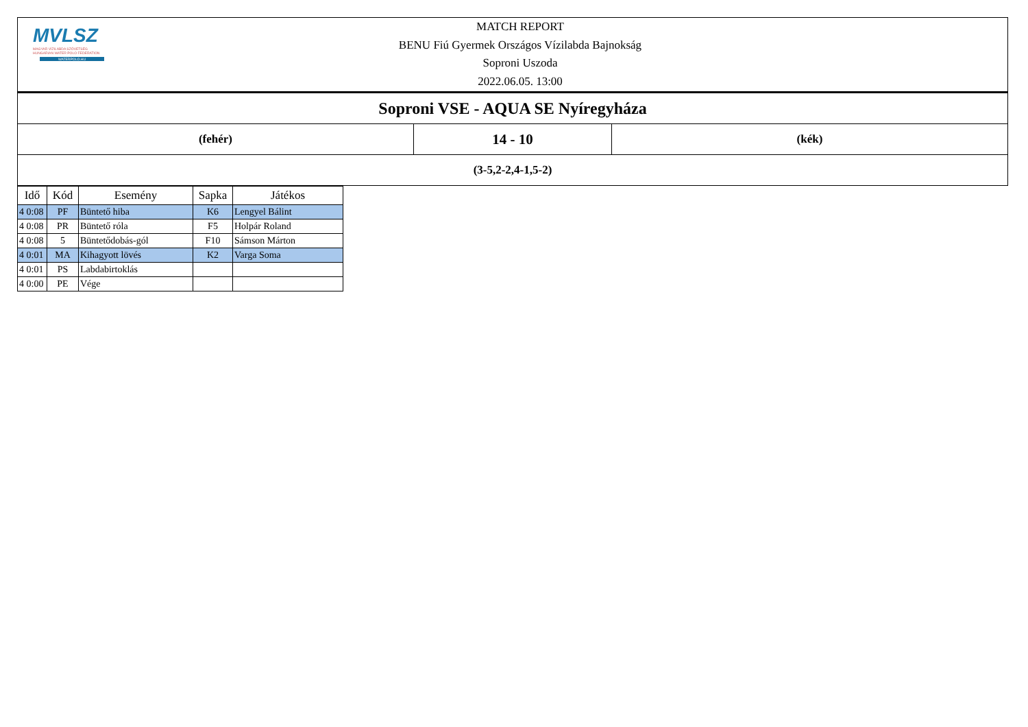MVLSZ
MAGYAR VÍZILABDA SZÖVETSÉG
HUNGARIAN WATER POLO FEDERATION
WATERPOLO.HU
MATCH REPORT
BENU Fiú Gyermek Országos Vízilabda Bajnokság
Soproni Uszoda
2022.06.05. 13:00
| Soproni VSE - AQUA SE Nyíregyháza | | |
| (fehér) | 14 - 10 | (kék) |
| (3-5,2-2,4-1,5-2) | | |
| Idő | Kód | Esemény | Sapka | Játékos |
| --- | --- | --- | --- | --- |
| 4 0:08 | PF | Büntető hiba | K6 | Lengyel Bálint |
| 4 0:08 | PR | Büntető róla | F5 | Holpár Roland |
| 4 0:08 | 5 | Büntetődobás-gól | F10 | Sámson Márton |
| 4 0:01 | MA | Kihagyott lövés | K2 | Varga Soma |
| 4 0:01 | PS | Labdabirtoklás | | |
| 4 0:00 | PE | Vége | | |